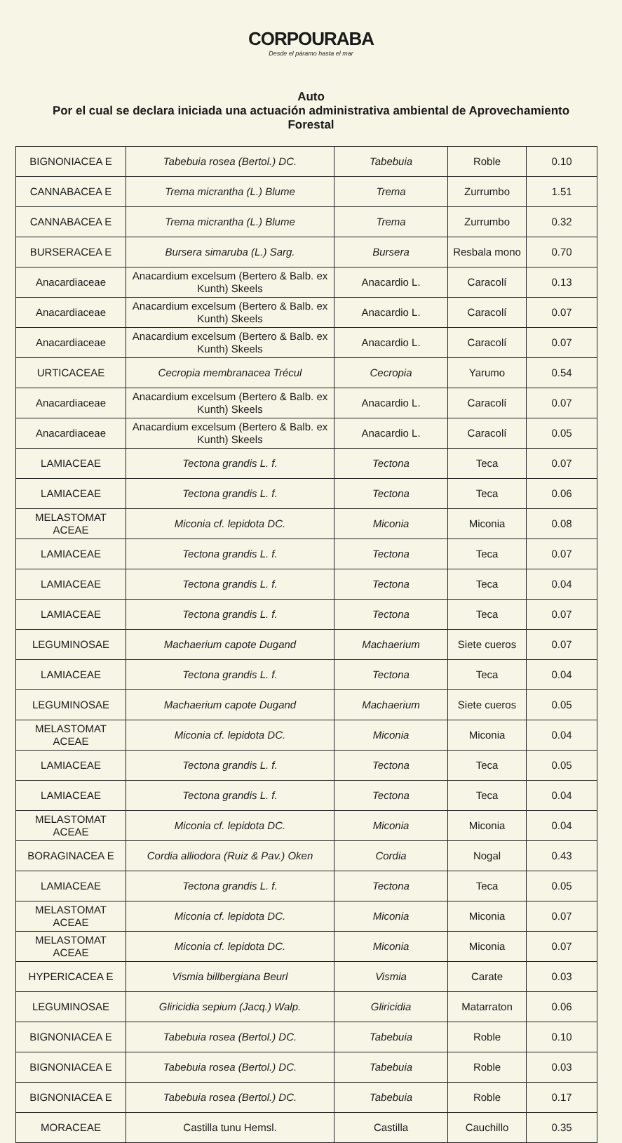CORPOURABA
Desde el páramo hasta el mar
Auto
Por el cual se declara iniciada una actuación administrativa ambiental de Aprovechamiento Forestal
| BIGNONIACEA E | Tabebuia rosea (Bertol.) DC. | Tabebuia | Roble | 0.10 |
| CANNABACEA E | Trema micrantha (L.) Blume | Trema | Zurrumbo | 1.51 |
| CANNABACEA E | Trema micrantha (L.) Blume | Trema | Zurrumbo | 0.32 |
| BURSERACEA E | Bursera simaruba (L.) Sarg. | Bursera | Resbala mono | 0.70 |
| Anacardiaceae | Anacardium excelsum (Bertero & Balb. ex Kunth) Skeels | Anacardio L. | Caracolí | 0.13 |
| Anacardiaceae | Anacardium excelsum (Bertero & Balb. ex Kunth) Skeels | Anacardio L. | Caracolí | 0.07 |
| Anacardiaceae | Anacardium excelsum (Bertero & Balb. ex Kunth) Skeels | Anacardio L. | Caracolí | 0.07 |
| URTICACEAE | Cecropia membranacea Trécul | Cecropia | Yarumo | 0.54 |
| Anacardiaceae | Anacardium excelsum (Bertero & Balb. ex Kunth) Skeels | Anacardio L. | Caracolí | 0.07 |
| Anacardiaceae | Anacardium excelsum (Bertero & Balb. ex Kunth) Skeels | Anacardio L. | Caracolí | 0.05 |
| LAMIACEAE | Tectona grandis L. f. | Tectona | Teca | 0.07 |
| LAMIACEAE | Tectona grandis L. f. | Tectona | Teca | 0.06 |
| MELASTOMAT ACEAE | Miconia cf. lepidota DC. | Miconia | Miconia | 0.08 |
| LAMIACEAE | Tectona grandis L. f. | Tectona | Teca | 0.07 |
| LAMIACEAE | Tectona grandis L. f. | Tectona | Teca | 0.04 |
| LAMIACEAE | Tectona grandis L. f. | Tectona | Teca | 0.07 |
| LEGUMINOSAE | Machaerium capote Dugand | Machaerium | Siete cueros | 0.07 |
| LAMIACEAE | Tectona grandis L. f. | Tectona | Teca | 0.04 |
| LEGUMINOSAE | Machaerium capote Dugand | Machaerium | Siete cueros | 0.05 |
| MELASTOMAT ACEAE | Miconia cf. lepidota DC. | Miconia | Miconia | 0.04 |
| LAMIACEAE | Tectona grandis L. f. | Tectona | Teca | 0.05 |
| LAMIACEAE | Tectona grandis L. f. | Tectona | Teca | 0.04 |
| MELASTOMAT ACEAE | Miconia cf. lepidota DC. | Miconia | Miconia | 0.04 |
| BORAGINACEA E | Cordia alliodora (Ruiz & Pav.) Oken | Cordia | Nogal | 0.43 |
| LAMIACEAE | Tectona grandis L. f. | Tectona | Teca | 0.05 |
| MELASTOMAT ACEAE | Miconia cf. lepidota DC. | Miconia | Miconia | 0.07 |
| MELASTOMAT ACEAE | Miconia cf. lepidota DC. | Miconia | Miconia | 0.07 |
| HYPERICACEA E | Vismia billbergiana Beurl | Vismia | Carate | 0.03 |
| LEGUMINOSAE | Gliricidia sepium (Jacq.) Walp. | Gliricidia | Matarraton | 0.06 |
| BIGNONIACEA E | Tabebuia rosea (Bertol.) DC. | Tabebuia | Roble | 0.10 |
| BIGNONIACEA E | Tabebuia rosea (Bertol.) DC. | Tabebuia | Roble | 0.03 |
| BIGNONIACEA E | Tabebuia rosea (Bertol.) DC. | Tabebuia | Roble | 0.17 |
| MORACEAE | Castilla tunu Hemsl. | Castilla | Cauchillo | 0.35 |